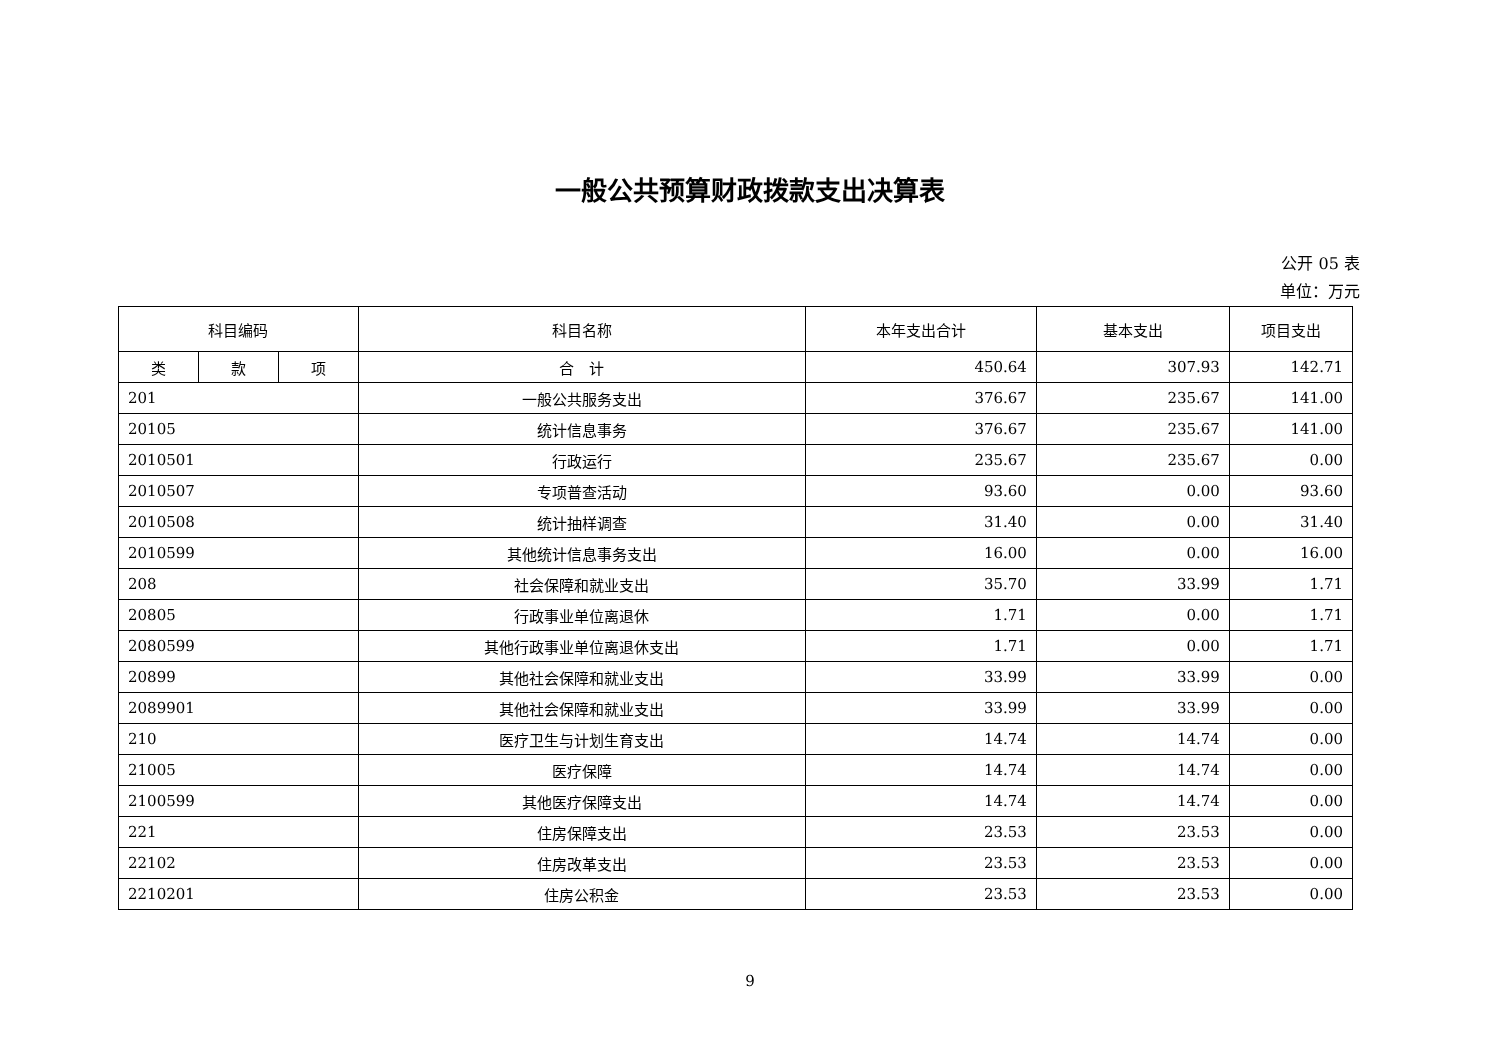一般公共预算财政拨款支出决算表
公开 05 表
单位：万元
| 科目编码 | | | 科目名称 | 本年支出合计 | 基本支出 | 项目支出 |
| --- | --- | --- | --- | --- | --- | --- |
| 类 | 款 | 项 | 合 计 | 450.64 | 307.93 | 142.71 |
| 201 | | | 一般公共服务支出 | 376.67 | 235.67 | 141.00 |
| 20105 | | | 统计信息事务 | 376.67 | 235.67 | 141.00 |
| 2010501 | | | 行政运行 | 235.67 | 235.67 | 0.00 |
| 2010507 | | | 专项普查活动 | 93.60 | 0.00 | 93.60 |
| 2010508 | | | 统计抽样调查 | 31.40 | 0.00 | 31.40 |
| 2010599 | | | 其他统计信息事务支出 | 16.00 | 0.00 | 16.00 |
| 208 | | | 社会保障和就业支出 | 35.70 | 33.99 | 1.71 |
| 20805 | | | 行政事业单位离退休 | 1.71 | 0.00 | 1.71 |
| 2080599 | | | 其他行政事业单位离退休支出 | 1.71 | 0.00 | 1.71 |
| 20899 | | | 其他社会保障和就业支出 | 33.99 | 33.99 | 0.00 |
| 2089901 | | | 其他社会保障和就业支出 | 33.99 | 33.99 | 0.00 |
| 210 | | | 医疗卫生与计划生育支出 | 14.74 | 14.74 | 0.00 |
| 21005 | | | 医疗保障 | 14.74 | 14.74 | 0.00 |
| 2100599 | | | 其他医疗保障支出 | 14.74 | 14.74 | 0.00 |
| 221 | | | 住房保障支出 | 23.53 | 23.53 | 0.00 |
| 22102 | | | 住房改革支出 | 23.53 | 23.53 | 0.00 |
| 2210201 | | | 住房公积金 | 23.53 | 23.53 | 0.00 |
9